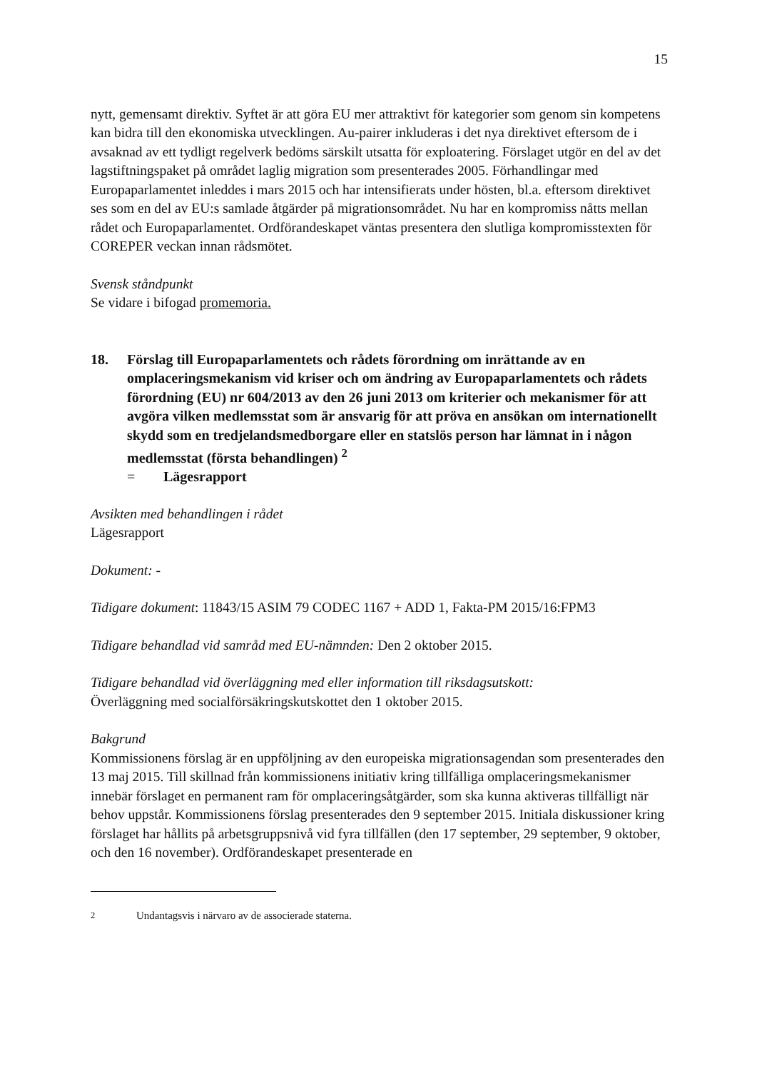15
nytt, gemensamt direktiv. Syftet är att göra EU mer attraktivt för kategorier som genom sin kompetens kan bidra till den ekonomiska utvecklingen. Au-pairer inkluderas i det nya direktivet eftersom de i avsaknad av ett tydligt regelverk bedöms särskilt utsatta för exploatering. Förslaget utgör en del av det lagstiftningspaket på området laglig migration som presenterades 2005. Förhandlingar med Europaparlamentet inleddes i mars 2015 och har intensifierats under hösten, bl.a. eftersom direktivet ses som en del av EU:s samlade åtgärder på migrationsområdet. Nu har en kompromiss nåtts mellan rådet och Europaparlamentet. Ordförandeskapet väntas presentera den slutliga kompromisstexten för COREPER veckan innan rådsmötet.
Svensk ståndpunkt
Se vidare i bifogad promemoria.
18. Förslag till Europaparlamentets och rådets förordning om inrättande av en omplaceringsmekanism vid kriser och om ändring av Europaparlamentets och rådets förordning (EU) nr 604/2013 av den 26 juni 2013 om kriterier och mekanismer för att avgöra vilken medlemsstat som är ansvarig för att pröva en ansökan om internationellt skydd som en tredjelandsmedborgare eller en statslös person har lämnat in i någon medlemsstat (första behandlingen) <sup>2</sup>
= Lägesrapport
Avsikten med behandlingen i rådet
Lägesrapport
Dokument: -
Tidigare dokument: 11843/15 ASIM 79 CODEC 1167 + ADD 1, Fakta-PM 2015/16:FPM3
Tidigare behandlad vid samråd med EU-nämnden: Den 2 oktober 2015.
Tidigare behandlad vid överläggning med eller information till riksdagsutskott:
Överläggning med socialförsäkringskutskottet den 1 oktober 2015.
Bakgrund
Kommissionens förslag är en uppföljning av den europeiska migrationsagendan som presenterades den 13 maj 2015. Till skillnad från kommissionens initiativ kring tillfälliga omplaceringsmekanismer innebär förslaget en permanent ram för omplaceringsåtgärder, som ska kunna aktiveras tillfälligt när behov uppstår. Kommissionens förslag presenterades den 9 september 2015. Initiala diskussioner kring förslaget har hållits på arbetsgruppsnivå vid fyra tillfällen (den 17 september, 29 september, 9 oktober, och den 16 november). Ordförandeskapet presenterade en
<sup>2</sup> Undantagsvis i närvaro av de associerade staterna.